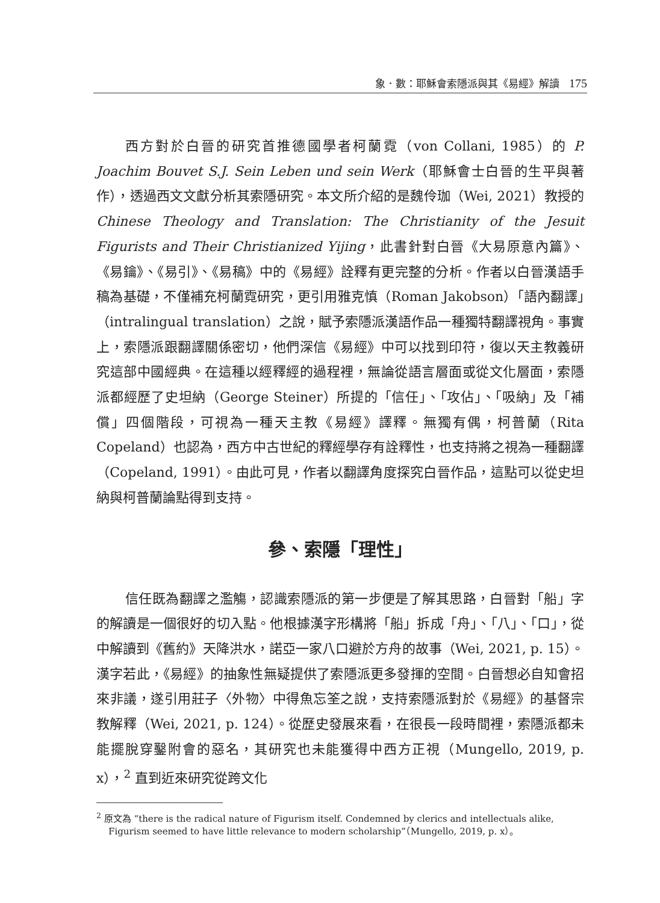象．數：耶穌會索隱派與其《易經》解讀 175
西方對於白晉的研究首推德國學者柯蘭霓（von Collani, 1985）的 P. Joachim Bouvet S.J. Sein Leben und sein Werk（耶穌會士白晉的生平與著作），透過西文文獻分析其索隱研究。本文所介紹的是魏伶珈（Wei, 2021）教授的 Chinese Theology and Translation: The Christianity of the Jesuit Figurists and Their Christianized Yijing，此書針對白晉《大易原意內篇》、《易鑰》、《易引》、《易稿》中的《易經》詮釋有更完整的分析。作者以白晉漢語手稿為基礎，不僅補充柯蘭霓研究，更引用雅克慎（Roman Jakobson）「語內翻譯」（intralingual translation）之說，賦予索隱派漢語作品一種獨特翻譯視角。事實上，索隱派跟翻譯關係密切，他們深信《易經》中可以找到印符，復以天主教義研究這部中國經典。在這種以經釋經的過程裡，無論從語言層面或從文化層面，索隱派都經歷了史坦納（George Steiner）所提的「信任」、「攻佔」、「吸納」及「補償」四個階段，可視為一種天主教《易經》譯釋。無獨有偶，柯普蘭（Rita Copeland）也認為，西方中古世紀的釋經學存有詮釋性，也支持將之視為一種翻譯（Copeland, 1991）。由此可見，作者以翻譯角度探究白晉作品，這點可以從史坦納與柯普蘭論點得到支持。
參、索隱「理性」
信任既為翻譯之濫觴，認識索隱派的第一步便是了解其思路，白晉對「船」字的解讀是一個很好的切入點。他根據漢字形構將「船」拆成「舟」、「八」、「口」，從中解讀到《舊約》天降洪水，諾亞一家八口避於方舟的故事（Wei, 2021, p. 15）。漢字若此，《易經》的抽象性無疑提供了索隱派更多發揮的空間。白晉想必自知會招來非議，遂引用莊子〈外物〉中得魚忘筌之說，支持索隱派對於《易經》的基督宗教解釋（Wei, 2021, p. 124）。從歷史發展來看，在很長一段時間裡，索隱派都未能擺脫穿鑿附會的惡名，其研究也未能獲得中西方正視（Mungello, 2019, p. x），<sup>2</sup> 直到近來研究從跨文化
<sup>2</sup> 原文為 “there is the radical nature of Figurism itself. Condemned by clerics and intellectuals alike, Figurism seemed to have little relevance to modern scholarship”（Mungello, 2019, p. x）。